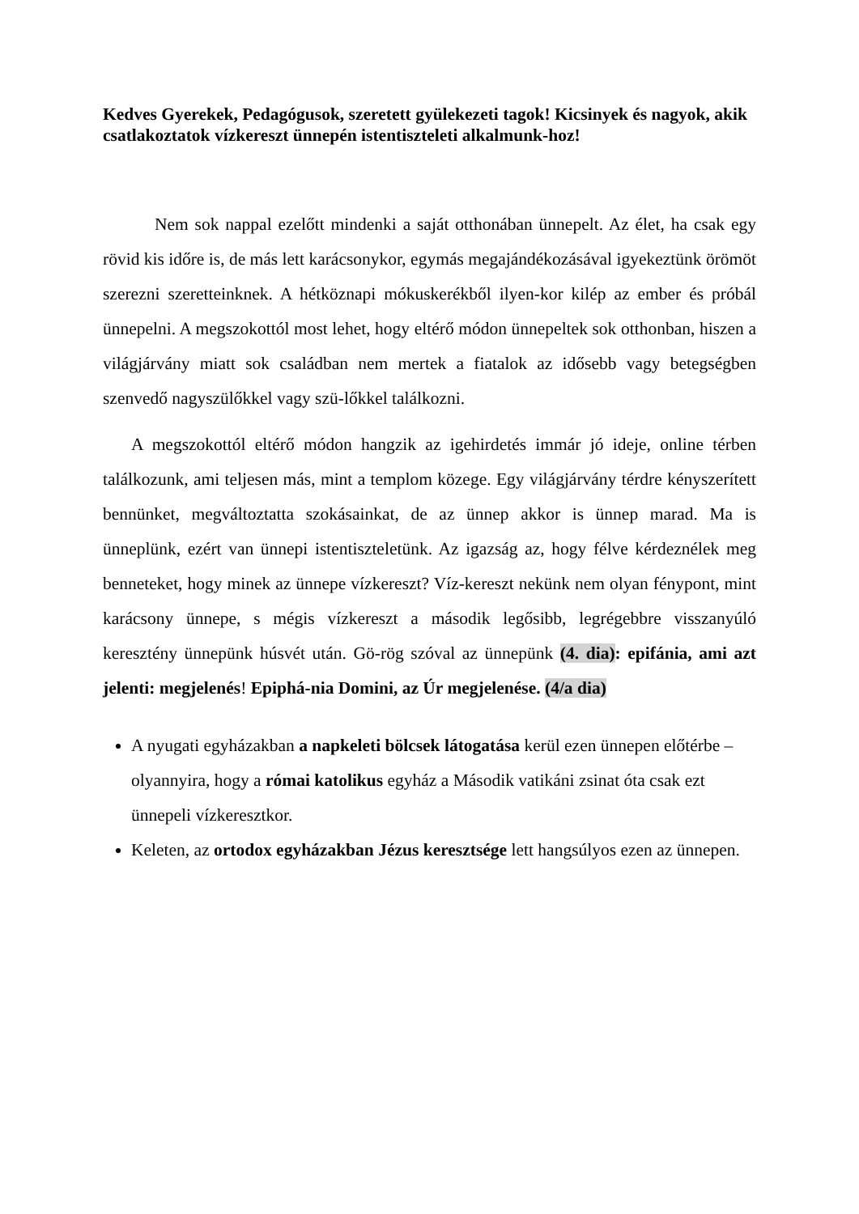Kedves Gyerekek, Pedagógusok, szeretett gyülekezeti tagok! Kicsinyek és nagyok, akik csatlakoztatok vízkereszt ünnepén istentiszteleti alkalmunk-hoz!
Nem sok nappal ezelőtt mindenki a saját otthonában ünnepelt. Az élet, ha csak egy rövid kis időre is, de más lett karácsonykor, egymás megajándékozásával igyekeztünk örömöt szerezni szeretteinknek. A hétköznapi mókuskerékből ilyen-kor kilép az ember és próbál ünnepelni. A megszokottól most lehet, hogy eltérő módon ünnepeltek sok otthonban, hiszen a világjárvány miatt sok családban nem mertek a fiatalok az idősebb vagy betegségben szenvedő nagyszülőkkel vagy szü-lőkkel találkozni.
A megszokottól eltérő módon hangzik az igehirdetés immár jó ideje, online térben találkozunk, ami teljesen más, mint a templom közege. Egy világjárvány térdre kényszerített bennünket, megváltoztatta szokásainkat, de az ünnep akkor is ünnep marad. Ma is ünneplünk, ezért van ünnepi istentiszteletünk. Az igazság az, hogy félve kérdeznélek meg benneteket, hogy minek az ünnepe vízkereszt? Víz-kereszt nekünk nem olyan fénypont, mint karácsony ünnepe, s mégis vízkereszt a második legősibb, legrégebbre visszanyúló keresztény ünnepünk húsvét után. Gö-rög szóval az ünnepünk (4. dia): epifánia, ami azt jelenti: megjelenés! Epiphá-nia Domini, az Úr megjelenése. (4/a dia)
A nyugati egyházakban a napkeleti bölcsek látogatása kerül ezen ünnepen előtérbe – olyannyira, hogy a római katolikus egyház a Második vatikáni zsinat óta csak ezt ünnepeli vízkeresztkor.
Keleten, az ortodox egyházakban Jézus keresztsége lett hangsúlyos ezen az ünnepen.